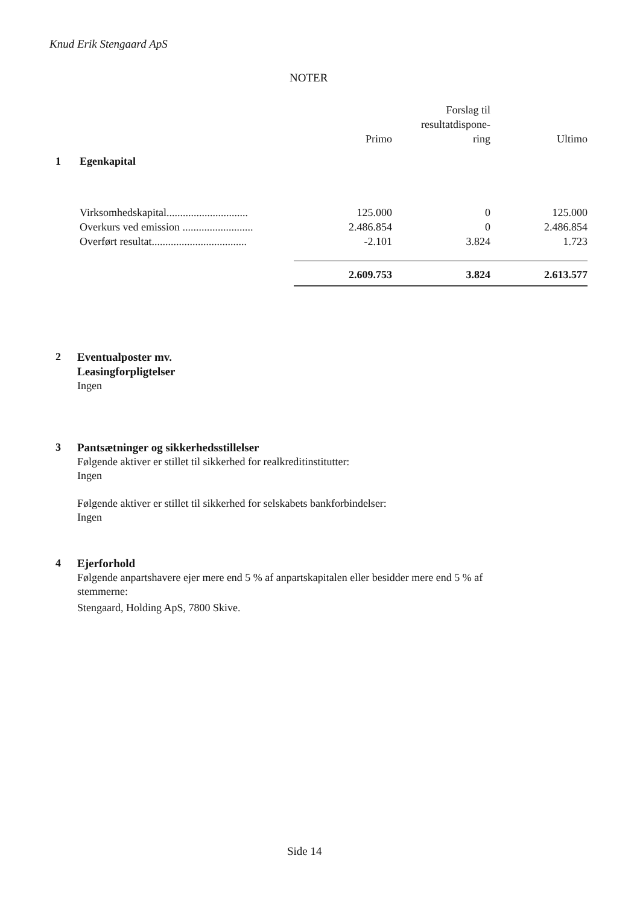Knud Erik Stengaard ApS
NOTER
| | | Primo | Forslag til resultatdispone- ring | Ultimo |
| --- | --- | --- | --- | --- |
| 1 | Egenkapital | | | |
| | Virksomhedskapital.............................. | 125.000 | 0 | 125.000 |
| | Overkurs ved emission .......................... | 2.486.854 | 0 | 2.486.854 |
| | Overført resultat................................... | -2.101 | 3.824 | 1.723 |
| | | 2.609.753 | 3.824 | 2.613.577 |
2 Eventualposter mv.
Leasingforpligtelser
Ingen
3 Pantsætninger og sikkerhedsstillelser
Følgende aktiver er stillet til sikkerhed for realkreditinstitutter:
Ingen
Følgende aktiver er stillet til sikkerhed for selskabets bankforbindelser:
Ingen
4 Ejerforhold
Følgende anpartshavere ejer mere end 5 % af anpartskapitalen eller besidder mere end 5 % af stemmerne:
Stengaard, Holding ApS, 7800 Skive.
Side 14